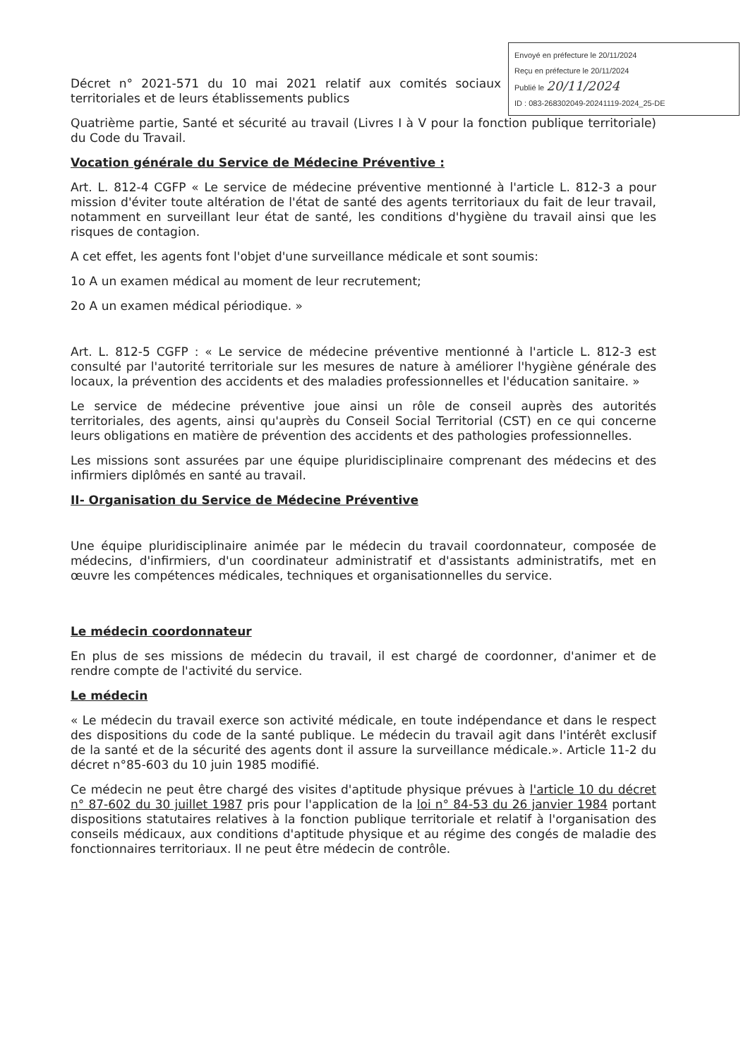Envoyé en préfecture le 20/11/2024
Reçu en préfecture le 20/11/2024
Publié le 20/11/2024
ID : 083-268302049-20241119-2024_25-DE
Décret n° 2021-571 du 10 mai 2021 relatif aux comités sociaux territoriales et de leurs établissements publics
Quatrième partie, Santé et sécurité au travail (Livres I à V pour la fonction publique territoriale) du Code du Travail.
Vocation générale du Service de Médecine Préventive :
Art. L. 812-4 CGFP « Le service de médecine préventive mentionné à l'article L. 812-3 a pour mission d'éviter toute altération de l'état de santé des agents territoriaux du fait de leur travail, notamment en surveillant leur état de santé, les conditions d'hygiène du travail ainsi que les risques de contagion.
A cet effet, les agents font l'objet d'une surveillance médicale et sont soumis:
1o A un examen médical au moment de leur recrutement;
2o A un examen médical périodique. »
Art. L. 812-5 CGFP : « Le service de médecine préventive mentionné à l'article L. 812-3 est consulté par l'autorité territoriale sur les mesures de nature à améliorer l'hygiène générale des locaux, la prévention des accidents et des maladies professionnelles et l'éducation sanitaire. »
Le service de médecine préventive joue ainsi un rôle de conseil auprès des autorités territoriales, des agents, ainsi qu'auprès du Conseil Social Territorial (CST) en ce qui concerne leurs obligations en matière de prévention des accidents et des pathologies professionnelles.
Les missions sont assurées par une équipe pluridisciplinaire comprenant des médecins et des infirmiers diplômés en santé au travail.
II- Organisation du Service de Médecine Préventive
Une équipe pluridisciplinaire animée par le médecin du travail coordonnateur, composée de médecins, d'infirmiers, d'un coordinateur administratif et d'assistants administratifs, met en œuvre les compétences médicales, techniques et organisationnelles du service.
Le médecin coordonnateur
En plus de ses missions de médecin du travail, il est chargé de coordonner, d'animer et de rendre compte de l'activité du service.
Le médecin
« Le médecin du travail exerce son activité médicale, en toute indépendance et dans le respect des dispositions du code de la santé publique. Le médecin du travail agit dans l'intérêt exclusif de la santé et de la sécurité des agents dont il assure la surveillance médicale.». Article 11-2 du décret n°85-603 du 10 juin 1985 modifié.
Ce médecin ne peut être chargé des visites d'aptitude physique prévues à l'article 10 du décret n° 87-602 du 30 juillet 1987 pris pour l'application de la loi n° 84-53 du 26 janvier 1984 portant dispositions statutaires relatives à la fonction publique territoriale et relatif à l'organisation des conseils médicaux, aux conditions d'aptitude physique et au régime des congés de maladie des fonctionnaires territoriaux. Il ne peut être médecin de contrôle.